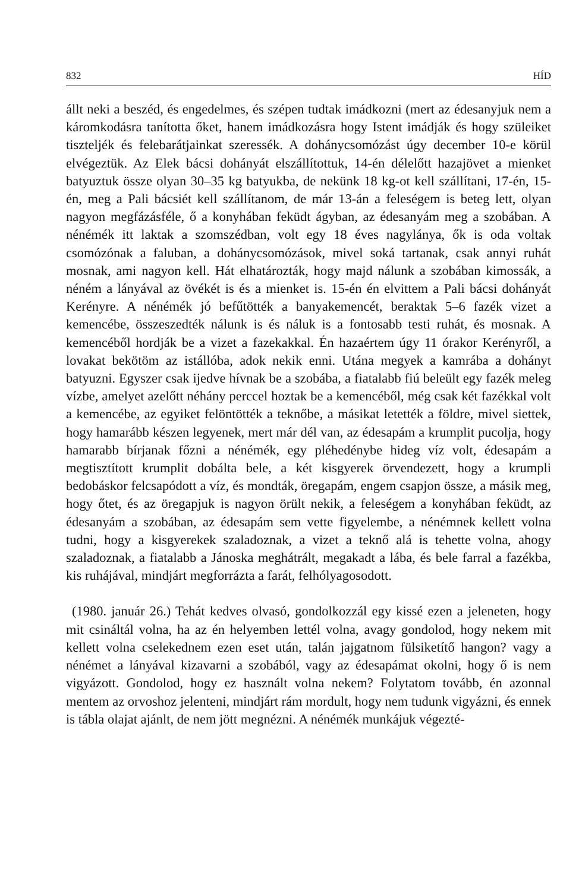832 HÍD
állt neki a beszéd, és engedelmes, és szépen tudtak imádkozni (mert az édesanyjuk nem a káromkodásra tanította őket, hanem imádkozásra hogy Istent imádják és hogy szüleiket tiszteljék és felebarátjainkat szeressék. A dohánycsomózást úgy december 10-e körül elvégeztük. Az Elek bácsi dohányát elszállítottuk, 14-én délelőtt hazajövet a mienket batyuztuk össze olyan 30–35 kg batyukba, de nekünk 18 kg-ot kell szállítani, 17-én, 15-én, meg a Pali bácsiét kell szállítanom, de már 13-án a feleségem is beteg lett, olyan nagyon megfázásféle, ő a konyhában feküdt ágyban, az édesanyám meg a szobában. A nénémék itt laktak a szomszédban, volt egy 18 éves nagylánya, ők is oda voltak csomózónak a faluban, a dohánycsomózások, mivel soká tartanak, csak annyi ruhát mosnak, ami nagyon kell. Hát elhatározták, hogy majd nálunk a szobában kimossák, a néném a lányával az övékét is és a mienket is. 15-én én elvittem a Pali bácsi dohányát Kerényre. A nénémék jó befűtötték a banyakemencét, beraktak 5–6 fazék vizet a kemencébe, összeszedték nálunk is és náluk is a fontosabb testi ruhát, és mosnak. A kemencéből hordják be a vizet a fazekakkal. Én hazaértem úgy 11 órakor Kerényről, a lovakat bekötöm az istállóba, adok nekik enni. Utána megyek a kamrába a dohányt batyuzni. Egyszer csak ijedve hívnak be a szobába, a fiatalabb fiú beleült egy fazék meleg vízbe, amelyet azelőtt néhány perccel hoztak be a kemencéből, még csak két fazékkal volt a kemencébe, az egyiket felöntötték a teknőbe, a másikat letették a földre, mivel siettek, hogy hamarább készen legyenek, mert már dél van, az édesapám a krumplit pucolja, hogy hamarabb bírjanak főzni a nénémék, egy pléhedénybe hideg víz volt, édesapám a megtisztított krumplit dobálta bele, a két kisgyerek örvendezett, hogy a krumpli bedobáskor felcsapódott a víz, és mondták, öregapám, engem csapjon össze, a másik meg, hogy őtet, és az öregapjuk is nagyon örült nekik, a feleségem a konyhában feküdt, az édesanyám a szobában, az édesapám sem vette figyelembe, a nénémnek kellett volna tudni, hogy a kisgyerekek szaladoznak, a vizet a teknő alá is tehette volna, ahogy szaladoznak, a fiatalabb a Jánoska meghátrált, megakadt a lába, és bele farral a fazékba, kis ruhájával, mindjárt megforrázta a farát, felhólyagosodott.
(1980. január 26.) Tehát kedves olvasó, gondolkozzál egy kissé ezen a jeleneten, hogy mit csináltál volna, ha az én helyemben lettél volna, avagy gondolod, hogy nekem mit kellett volna cselekednem ezen eset után, talán jajgatnom fülsiketítő hangon? vagy a nénémet a lányával kizavarni a szobából, vagy az édesapámat okolni, hogy ő is nem vigyázott. Gondolod, hogy ez használt volna nekem? Folytatom tovább, én azonnal mentem az orvoshoz jelenteni, mindjárt rám mordult, hogy nem tudunk vigyázni, és ennek is tábla olajat ajánlt, de nem jött megnézni. A nénémék munkájuk végezté-